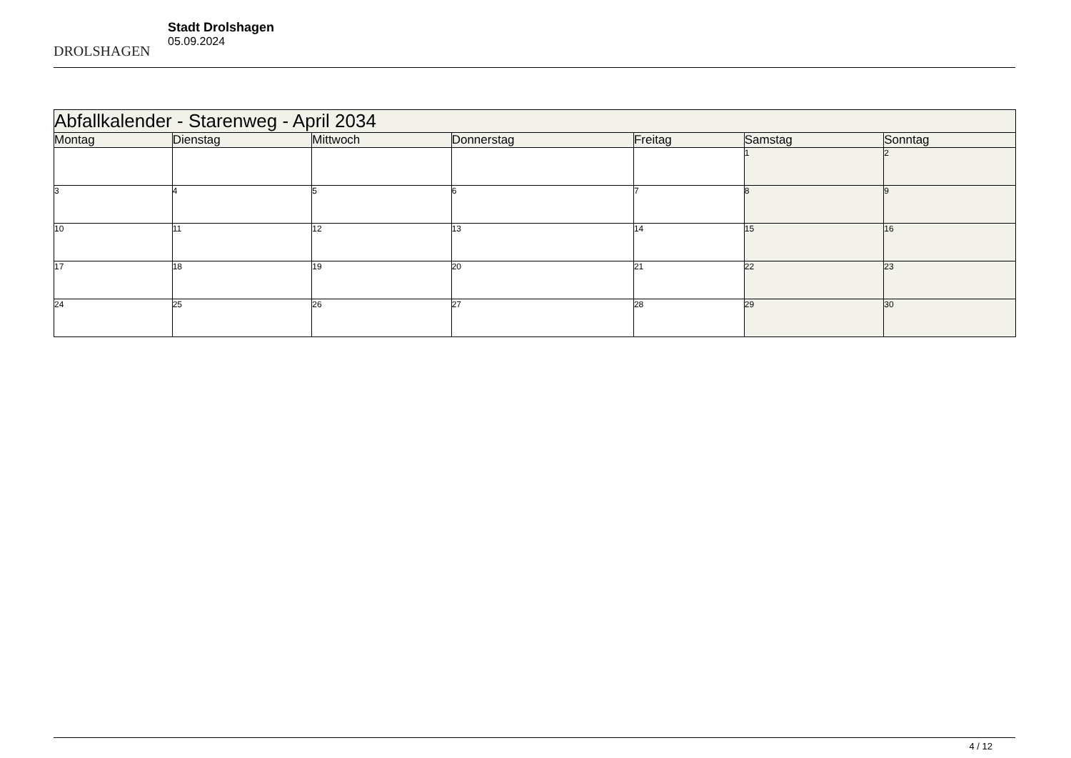DROLSHAGEN
Stadt Drolshagen
05.09.2024
| Abfallkalender - Starenweg - April 2034 | | | | | | |
| --- | --- | --- | --- | --- | --- | --- |
| Montag | Dienstag | Mittwoch | Donnerstag | Freitag | Samstag | Sonntag |
| | | | | | 1 | 2 |
| 3 | 4 | 5 | 6 | 7 | 8 | 9 |
| 10 | 11 | 12 | 13 | 14 | 15 | 16 |
| 17 | 18 | 19 | 20 | 21 | 22 | 23 |
| 24 | 25 | 26 | 27 | 28 | 29 | 30 |
4 / 12